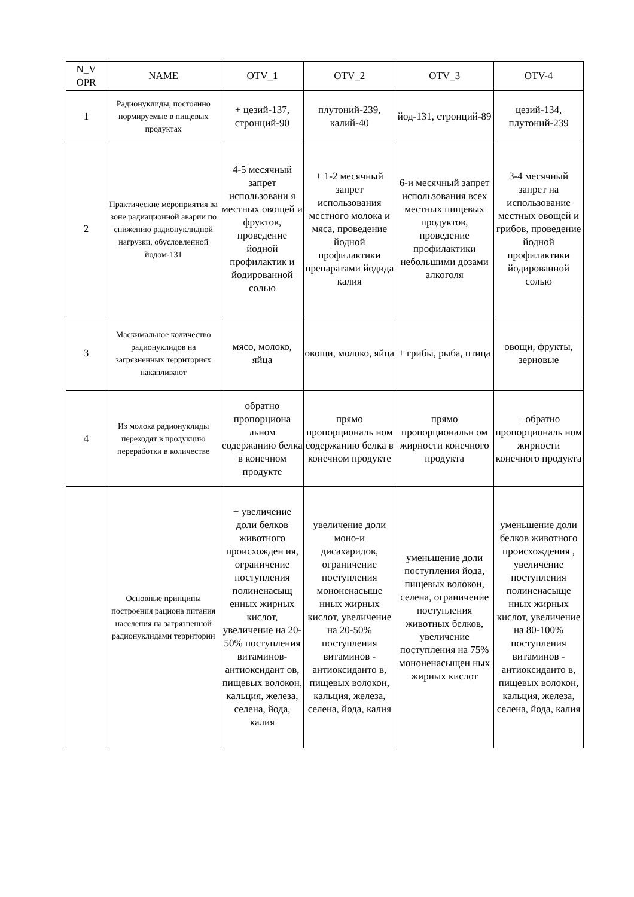| N_V OPR | NAME | OTV_1 | OTV_2 | OTV_3 | OTV-4 |
| --- | --- | --- | --- | --- | --- |
| 1 | Радионуклиды, постоянно нормируемые в пищевых продуктах | + цезий-137, стронций-90 | плутоний-239, калий-40 | йод-131, стронций-89 | цезий-134, плутоний-239 |
| 2 | Практические мероприятия ва зоне радиационной аварии по снижению радионуклидной нагрузки, обусловленной йодом-131 | 4-5 месячный запрет использовани я местных овощей и фруктов, проведение йодной профилактик и йодированной солью | + 1-2 месячный запрет использования местного молока и мяса, проведение йодной профилактики препаратами йодида калия | 6-и месячный запрет использования всех местных пищевых продуктов, проведение профилактики небольшими дозами алкоголя | 3-4 месячный запрет на использование местных овощей и грибов, проведение йодной профилактики йодированной солью |
| 3 | Маскимальное количество радионуклидов на загрязненных территориях накапливают | мясо, молоко, яйца | овощи, молоко, яйца | + грибы, рыба, птица | овощи, фрукты, зерновые |
| 4 | Из молока радионуклиды переходят в продукцию переработки в количестве | обратно пропорциона льном содержанию белка в конечном продукте | прямо пропорциональ ном содержанию белка в конечном продукте | прямо пропорциональн ом жирности конечного продукта | + обратно пропорциональ ном жирности конечного продукта |
| | Основные принципы построения рациона питания населения на загрязненной радионуклидами территории | + увеличение доли белков животного происхожден ия, ограничение поступления полиненасыщ енных жирных кислот, увеличение на 20-50% поступления витаминов-антиоксидант ов, пищевых волокон, кальция, железа, селена, йода, калия | увеличение доли моно-и дисахаридов, ограничение поступления мононенасыще нных жирных кислот, увеличение на 20-50% поступления витаминов - антиоксиданто в, пищевых волокон, кальция, железа, селена, йода, калия | уменьшение доли поступления йода, пищевых волокон, селена, ограничение поступления животных белков, увеличение поступления на 75% мононенасыщен ных жирных кислот | уменьшение доли белков животного происхождения , увеличение поступления полиненасыще нных жирных кислот, увеличение на 80-100% поступления витаминов - антиоксиданто в, пищевых волокон, кальция, железа, селена, йода, калия |